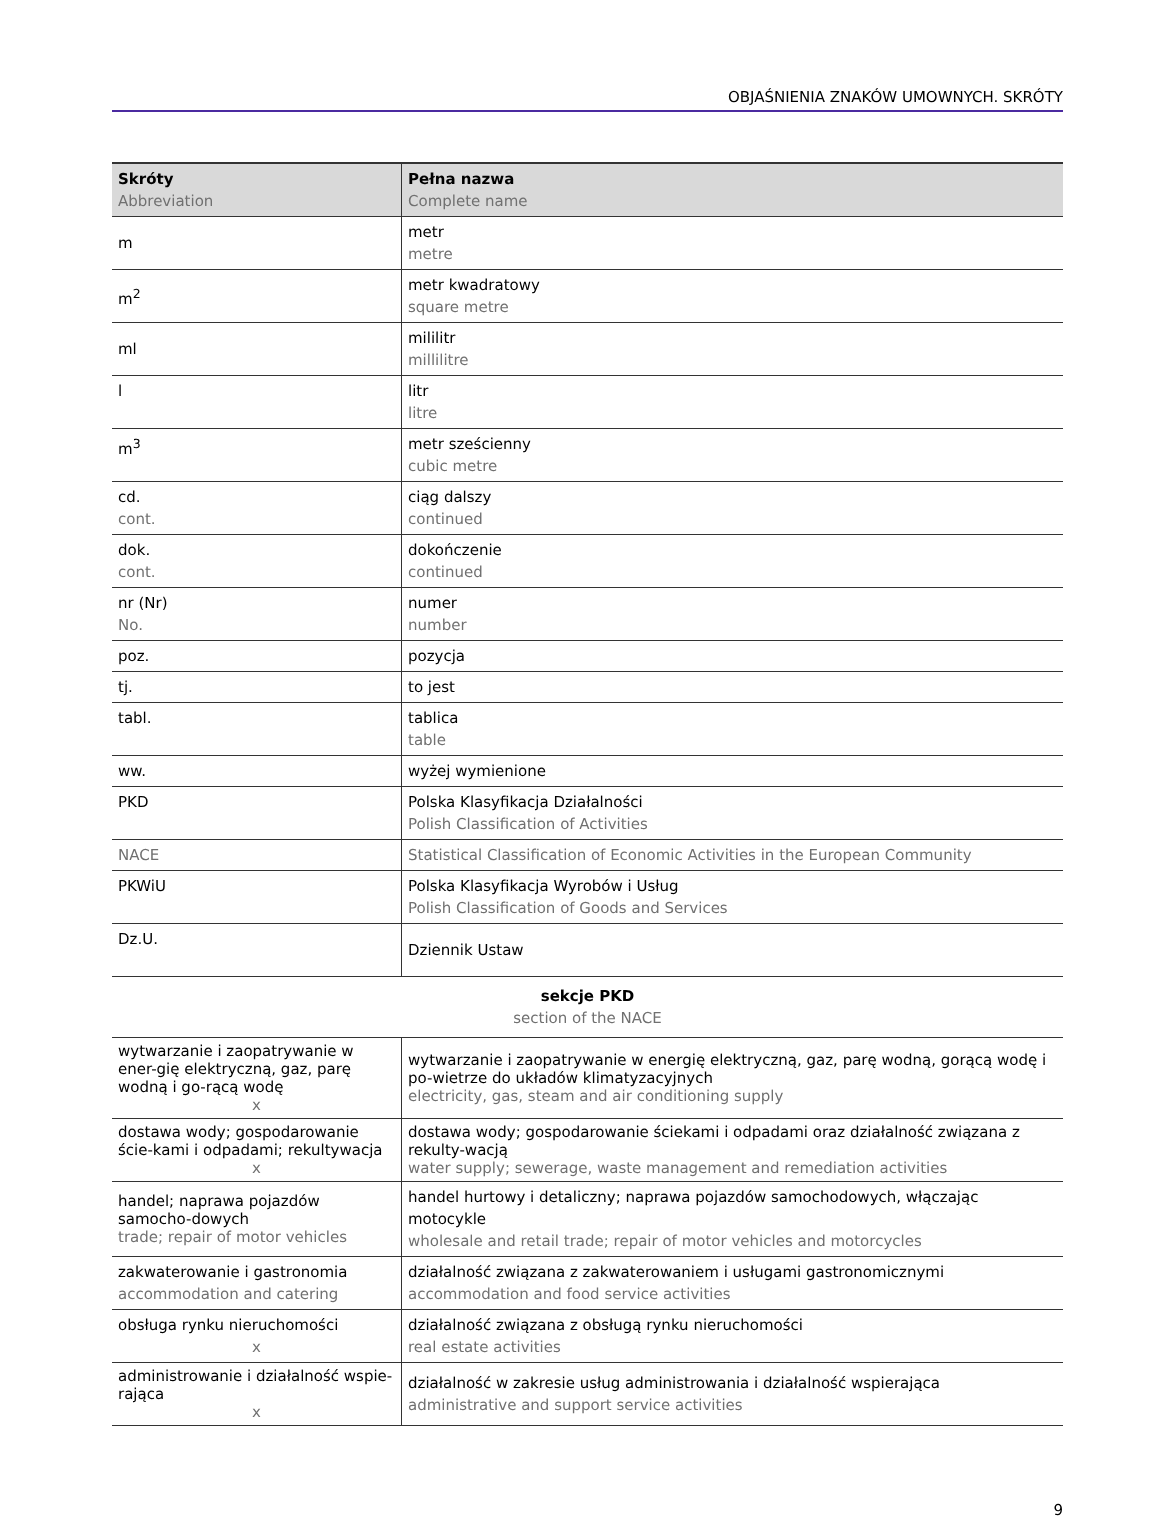OBJAŚNIENIA ZNAKÓW UMOWNYCH. SKRÓTY
| Skróty Abbreviation | Pełna nazwa Complete name |
| --- | --- |
| m | metr metre |
| m<sup>2</sup> | metr kwadratowy square metre |
| ml | mililitr millilitre |
| l | litr litre |
| m<sup>3</sup> | metr sześcienny cubic metre |
| cd. cont. | ciąg dalszy continued |
| dok. cont. | dokończenie continued |
| nr (Nr) No. | numer number |
| poz. | pozycja |
| tj. | to jest |
| tabl. | tablica table |
| ww. | wyżej wymienione |
| PKD | Polska Klasyfikacja Działalności Polish Classification of Activities |
| NACE | Statistical Classification of Economic Activities in the European Community |
| PKWiU | Polska Klasyfikacja Wyrobów i Usług Polish Classification of Goods and Services |
| Dz.U. | Dziennik Ustaw |
sekcje PKD
section of the NACE
| wytwarzanie i zaopatrywanie w ener-gię elektryczną, gaz, parę wodną i go-rącą wodę x | wytwarzanie i zaopatrywanie w energię elektryczną, gaz, parę wodną, gorącą wodę i po-wietrze do układów klimatyzacyjnych electricity, gas, steam and air conditioning supply |
| dostawa wody; gospodarowanie ście-kami i odpadami; rekultywacja x | dostawa wody; gospodarowanie ściekami i odpadami oraz działalność związana z rekulty-wacją water supply; sewerage, waste management and remediation activities |
| handel; naprawa pojazdów samocho-dowych trade; repair of motor vehicles | handel hurtowy i detaliczny; naprawa pojazdów samochodowych, włączając motocykle wholesale and retail trade; repair of motor vehicles and motorcycles |
| zakwaterowanie i gastronomia accommodation and catering | działalność związana z zakwaterowaniem i usługami gastronomicznymi accommodation and food service activities |
| obsługa rynku nieruchomości x | działalność związana z obsługą rynku nieruchomości real estate activities |
| administrowanie i działalność wspie-rająca x | działalność w zakresie usług administrowania i działalność wspierająca administrative and support service activities |
9